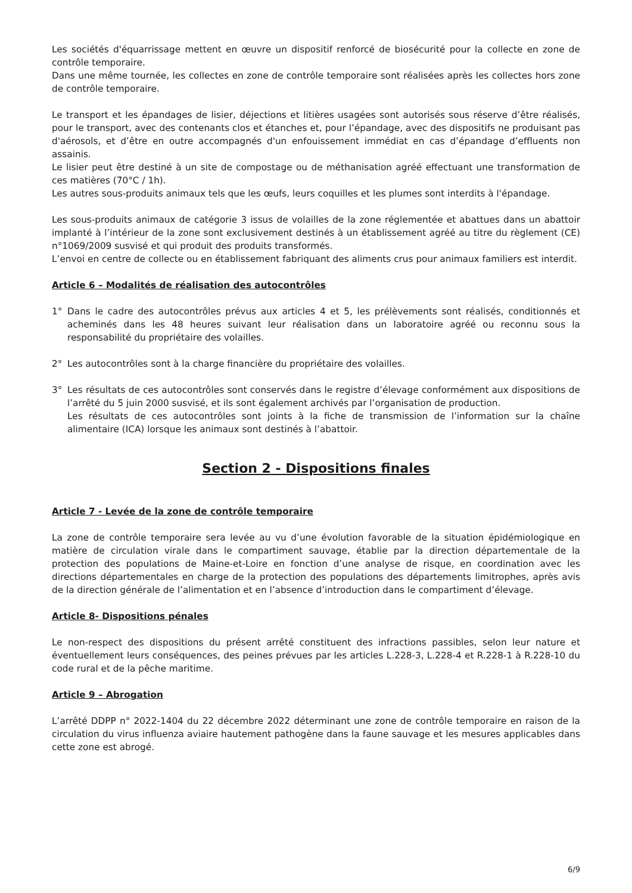Les sociétés d'équarrissage mettent en œuvre un dispositif renforcé de biosécurité pour la collecte en zone de contrôle temporaire.
Dans une même tournée, les collectes en zone de contrôle temporaire sont réalisées après les collectes hors zone de contrôle temporaire.
Le transport et les épandages de lisier, déjections et litières usagées sont autorisés sous réserve d’être réalisés, pour le transport, avec des contenants clos et étanches et, pour l’épandage, avec des dispositifs ne produisant pas d'aérosols, et d’être en outre accompagnés d'un enfouissement immédiat en cas d’épandage d’effluents non assainis.
Le lisier peut être destiné à un site de compostage ou de méthanisation agréé effectuant une transformation de ces matières (70°C / 1h).
Les autres sous-produits animaux tels que les œufs, leurs coquilles et les plumes sont interdits à l'épandage.
Les sous-produits animaux de catégorie 3 issus de volailles de la zone réglementée et abattues dans un abattoir implanté à l’intérieur de la zone sont exclusivement destinés à un établissement agréé au titre du règlement (CE) n°1069/2009 susvisé et qui produit des produits transformés.
L’envoi en centre de collecte ou en établissement fabriquant des aliments crus pour animaux familiers est interdit.
Article 6 – Modalités de réalisation des autocontrôles
1° Dans le cadre des autocontrôles prévus aux articles 4 et 5, les prélèvements sont réalisés, conditionnés et acheminés dans les 48 heures suivant leur réalisation dans un laboratoire agréé ou reconnu sous la responsabilité du propriétaire des volailles.
2° Les autocontrôles sont à la charge financière du propriétaire des volailles.
3° Les résultats de ces autocontrôles sont conservés dans le registre d’élevage conformément aux dispositions de l’arrêté du 5 juin 2000 susvisé, et ils sont également archivés par l’organisation de production.
Les résultats de ces autocontrôles sont joints à la fiche de transmission de l’information sur la chaîne alimentaire (ICA) lorsque les animaux sont destinés à l’abattoir.
Section 2 - Dispositions finales
Article 7 - Levée de la zone de contrôle temporaire
La zone de contrôle temporaire sera levée au vu d’une évolution favorable de la situation épidémiologique en matière de circulation virale dans le compartiment sauvage, établie par la direction départementale de la protection des populations de Maine-et-Loire en fonction d’une analyse de risque, en coordination avec les directions départementales en charge de la protection des populations des départements limitrophes, après avis de la direction générale de l’alimentation et en l’absence d’introduction dans le compartiment d’élevage.
Article 8- Dispositions pénales
Le non-respect des dispositions du présent arrêté constituent des infractions passibles, selon leur nature et éventuellement leurs conséquences, des peines prévues par les articles L.228-3, L.228-4 et R.228-1 à R.228-10 du code rural et de la pêche maritime.
Article 9 – Abrogation
L’arrêté DDPP n° 2022-1404 du 22 décembre 2022 déterminant une zone de contrôle temporaire en raison de la circulation du virus influenza aviaire hautement pathogène dans la faune sauvage et les mesures applicables dans cette zone est abrogé.
6/9